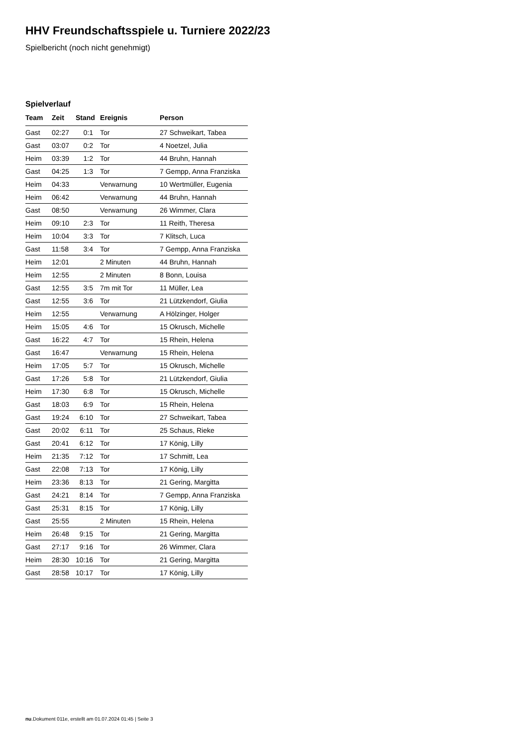HHV Freundschaftsspiele u. Turniere 2022/23
Spielbericht (noch nicht genehmigt)
Spielverlauf
| Team | Zeit | Stand | Ereignis | Person |
| --- | --- | --- | --- | --- |
| Gast | 02:27 | 0:1 | Tor | 27 Schweikart, Tabea |
| Gast | 03:07 | 0:2 | Tor | 4 Noetzel, Julia |
| Heim | 03:39 | 1:2 | Tor | 44 Bruhn, Hannah |
| Gast | 04:25 | 1:3 | Tor | 7 Gempp, Anna Franziska |
| Heim | 04:33 | | Verwarnung | 10 Wertmüller, Eugenia |
| Heim | 06:42 | | Verwarnung | 44 Bruhn, Hannah |
| Gast | 08:50 | | Verwarnung | 26 Wimmer, Clara |
| Heim | 09:10 | 2:3 | Tor | 11 Reith, Theresa |
| Heim | 10:04 | 3:3 | Tor | 7 Klitsch, Luca |
| Gast | 11:58 | 3:4 | Tor | 7 Gempp, Anna Franziska |
| Heim | 12:01 | | 2 Minuten | 44 Bruhn, Hannah |
| Heim | 12:55 | | 2 Minuten | 8 Bonn, Louisa |
| Gast | 12:55 | 3:5 | 7m mit Tor | 11 Müller, Lea |
| Gast | 12:55 | 3:6 | Tor | 21 Lützkendorf, Giulia |
| Heim | 12:55 | | Verwarnung | A Hölzinger, Holger |
| Heim | 15:05 | 4:6 | Tor | 15 Okrusch, Michelle |
| Gast | 16:22 | 4:7 | Tor | 15 Rhein, Helena |
| Gast | 16:47 | | Verwarnung | 15 Rhein, Helena |
| Heim | 17:05 | 5:7 | Tor | 15 Okrusch, Michelle |
| Gast | 17:26 | 5:8 | Tor | 21 Lützkendorf, Giulia |
| Heim | 17:30 | 6:8 | Tor | 15 Okrusch, Michelle |
| Gast | 18:03 | 6:9 | Tor | 15 Rhein, Helena |
| Gast | 19:24 | 6:10 | Tor | 27 Schweikart, Tabea |
| Gast | 20:02 | 6:11 | Tor | 25 Schaus, Rieke |
| Gast | 20:41 | 6:12 | Tor | 17 König, Lilly |
| Heim | 21:35 | 7:12 | Tor | 17 Schmitt, Lea |
| Gast | 22:08 | 7:13 | Tor | 17 König, Lilly |
| Heim | 23:36 | 8:13 | Tor | 21 Gering, Margitta |
| Gast | 24:21 | 8:14 | Tor | 7 Gempp, Anna Franziska |
| Gast | 25:31 | 8:15 | Tor | 17 König, Lilly |
| Gast | 25:55 | | 2 Minuten | 15 Rhein, Helena |
| Heim | 26:48 | 9:15 | Tor | 21 Gering, Margitta |
| Gast | 27:17 | 9:16 | Tor | 26 Wimmer, Clara |
| Heim | 28:30 | 10:16 | Tor | 21 Gering, Margitta |
| Gast | 28:58 | 10:17 | Tor | 17 König, Lilly |
nu.Dokument 011e, erstellt am 01.07.2024 01:45 | Seite 3